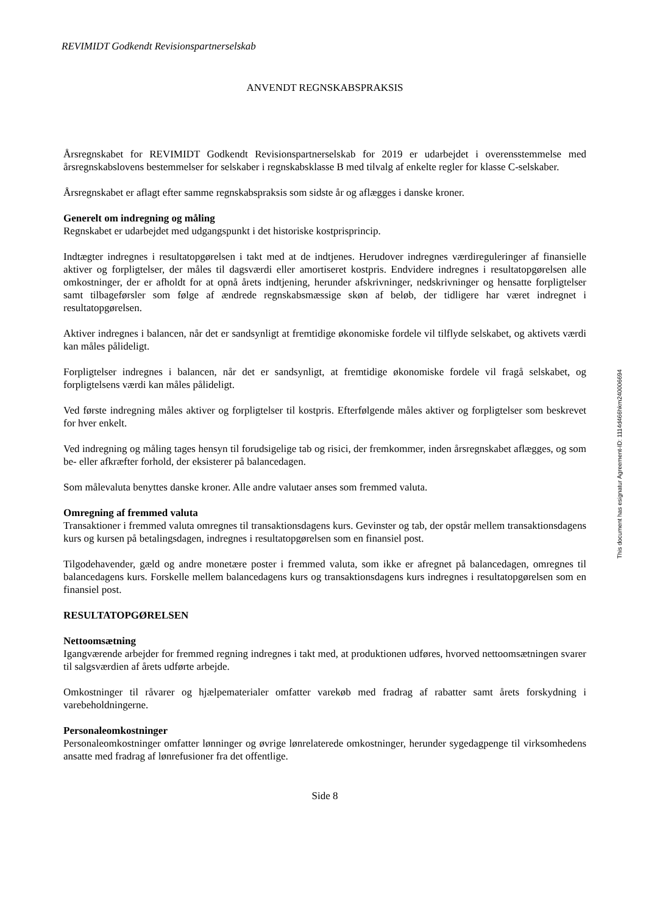REVIMIDT Godkendt Revisionspartnerselskab
ANVENDT REGNSKABSPRAKSIS
Årsregnskabet for REVIMIDT Godkendt Revisionspartnerselskab for 2019 er udarbejdet i overensstemmelse med årsregnskabslovens bestemmelser for selskaber i regnskabsklasse B med tilvalg af enkelte regler for klasse C-selskaber.
Årsregnskabet er aflagt efter samme regnskabspraksis som sidste år og aflægges i danske kroner.
Generelt om indregning og måling
Regnskabet er udarbejdet med udgangspunkt i det historiske kostprisprincip.
Indtægter indregnes i resultatopgørelsen i takt med at de indtjenes. Herudover indregnes værdireguleringer af finansielle aktiver og forpligtelser, der måles til dagsværdi eller amortiseret kostpris. Endvidere indregnes i resultatopgørelsen alle omkostninger, der er afholdt for at opnå årets indtjening, herunder afskrivninger, nedskrivninger og hensatte forpligtelser samt tilbageførsler som følge af ændrede regnskabsmæssige skøn af beløb, der tidligere har været indregnet i resultatopgørelsen.
Aktiver indregnes i balancen, når det er sandsynligt at fremtidige økonomiske fordele vil tilflyde selskabet, og aktivets værdi kan måles pålideligt.
Forpligtelser indregnes i balancen, når det er sandsynligt, at fremtidige økonomiske fordele vil fragå selskabet, og forpligtelsens værdi kan måles pålideligt.
Ved første indregning måles aktiver og forpligtelser til kostpris. Efterfølgende måles aktiver og forpligtelser som beskrevet for hver enkelt.
Ved indregning og måling tages hensyn til forudsigelige tab og risici, der fremkommer, inden årsregnskabet aflægges, og som be- eller afkræfter forhold, der eksisterer på balancedagen.
Som målevaluta benyttes danske kroner. Alle andre valutaer anses som fremmed valuta.
Omregning af fremmed valuta
Transaktioner i fremmed valuta omregnes til transaktionsdagens kurs. Gevinster og tab, der opstår mellem transaktionsdagens kurs og kursen på betalingsdagen, indregnes i resultatopgørelsen som en finansiel post.
Tilgodehavender, gæld og andre monetære poster i fremmed valuta, som ikke er afregnet på balancedagen, omregnes til balancedagens kurs. Forskelle mellem balancedagens kurs og transaktionsdagens kurs indregnes i resultatopgørelsen som en finansiel post.
RESULTATOPGØRELSEN
Nettoomsætning
Igangværende arbejder for fremmed regning indregnes i takt med, at produktionen udføres, hvorved nettoomsætningen svarer til salgsværdien af årets udførte arbejde.
Omkostninger til råvarer og hjælpematerialer omfatter varekøb med fradrag af rabatter samt årets forskydning i varebeholdningerne.
Personaleomkostninger
Personaleomkostninger omfatter lønninger og øvrige lønrelaterede omkostninger, herunder sygedagpenge til virksomhedens ansatte med fradrag af lønrefusioner fra det offentlige.
Side 8
This document has esignatur Agreement-ID: 1114d466hkm240006694